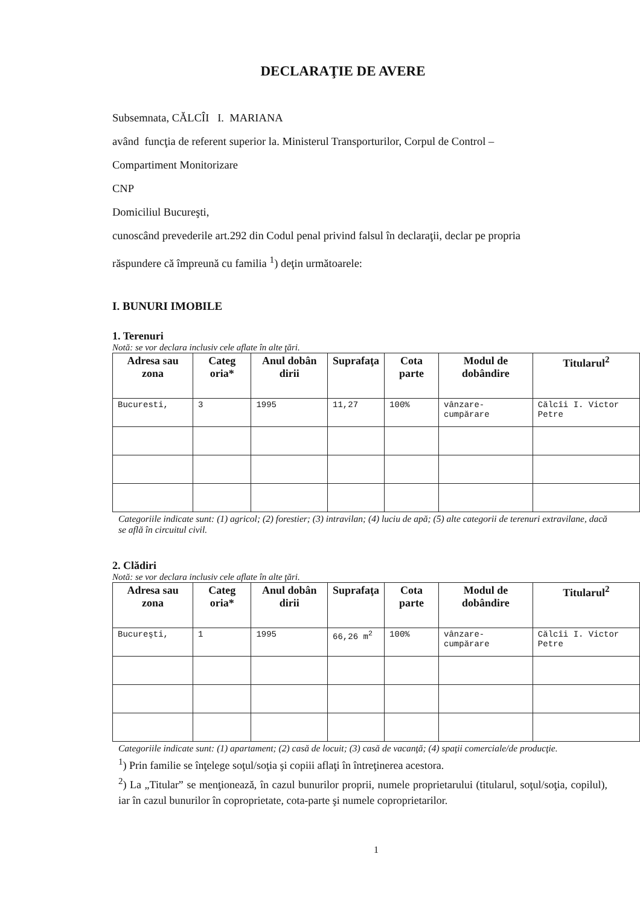DECLARAŢIE DE AVERE
Subsemnata, CĂLCÎI I. MARIANA
având funcţia de referent superior la. Ministerul Transporturilor, Corpul de Control –
Compartiment Monitorizare
CNP
Domiciliul Bucureşti,
cunoscând prevederile art.292 din Codul penal privind falsul în declaraţii, declar pe propria
răspundere că împreună cu familia <sup>1</sup>) deţin următoarele:
I. BUNURI IMOBILE
1. Terenuri
Notă: se vor declara inclusiv cele aflate în alte ţări.
| Adresa sau zona | Categ oria* | Anul dobân dirii | Suprafaţa | Cota parte | Modul de dobândire | Titularul<sup>2</sup> |
| --- | --- | --- | --- | --- | --- | --- |
| Bucuresti, | 3 | 1995 | 11,27 | 100% | vânzare-cumpărare | Călcîi I. Victor Petre |
Categoriile indicate sunt: (1) agricol; (2) forestier; (3) intravilan; (4) luciu de apă; (5) alte categorii de terenuri extravilane, dacă se află în circuitul civil.
2. Clădiri
Notă: se vor declara inclusiv cele aflate în alte ţări.
| Adresa sau zona | Categ oria* | Anul dobân dirii | Suprafaţa | Cota parte | Modul de dobândire | Titularul<sup>2</sup> |
| --- | --- | --- | --- | --- | --- | --- |
| Bucureşti, | 1 | 1995 | 66,26 m<sup>2</sup> | 100% | vânzare-cumpărare | Călcîi I. Victor Petre |
Categoriile indicate sunt: (1) apartament; (2) casă de locuit; (3) casă de vacanţă; (4) spaţii comerciale/de producţie.
<sup>1</sup>) Prin familie se înţelege soţul/soţia şi copiii aflaţi în întreţinerea acestora.
<sup>2</sup>) La „Titular” se menţionează, în cazul bunurilor proprii, numele proprietarului (titularul, soţul/soţia, copilul), iar în cazul bunurilor în coproprietate, cota-parte şi numele coproprietarilor.
1